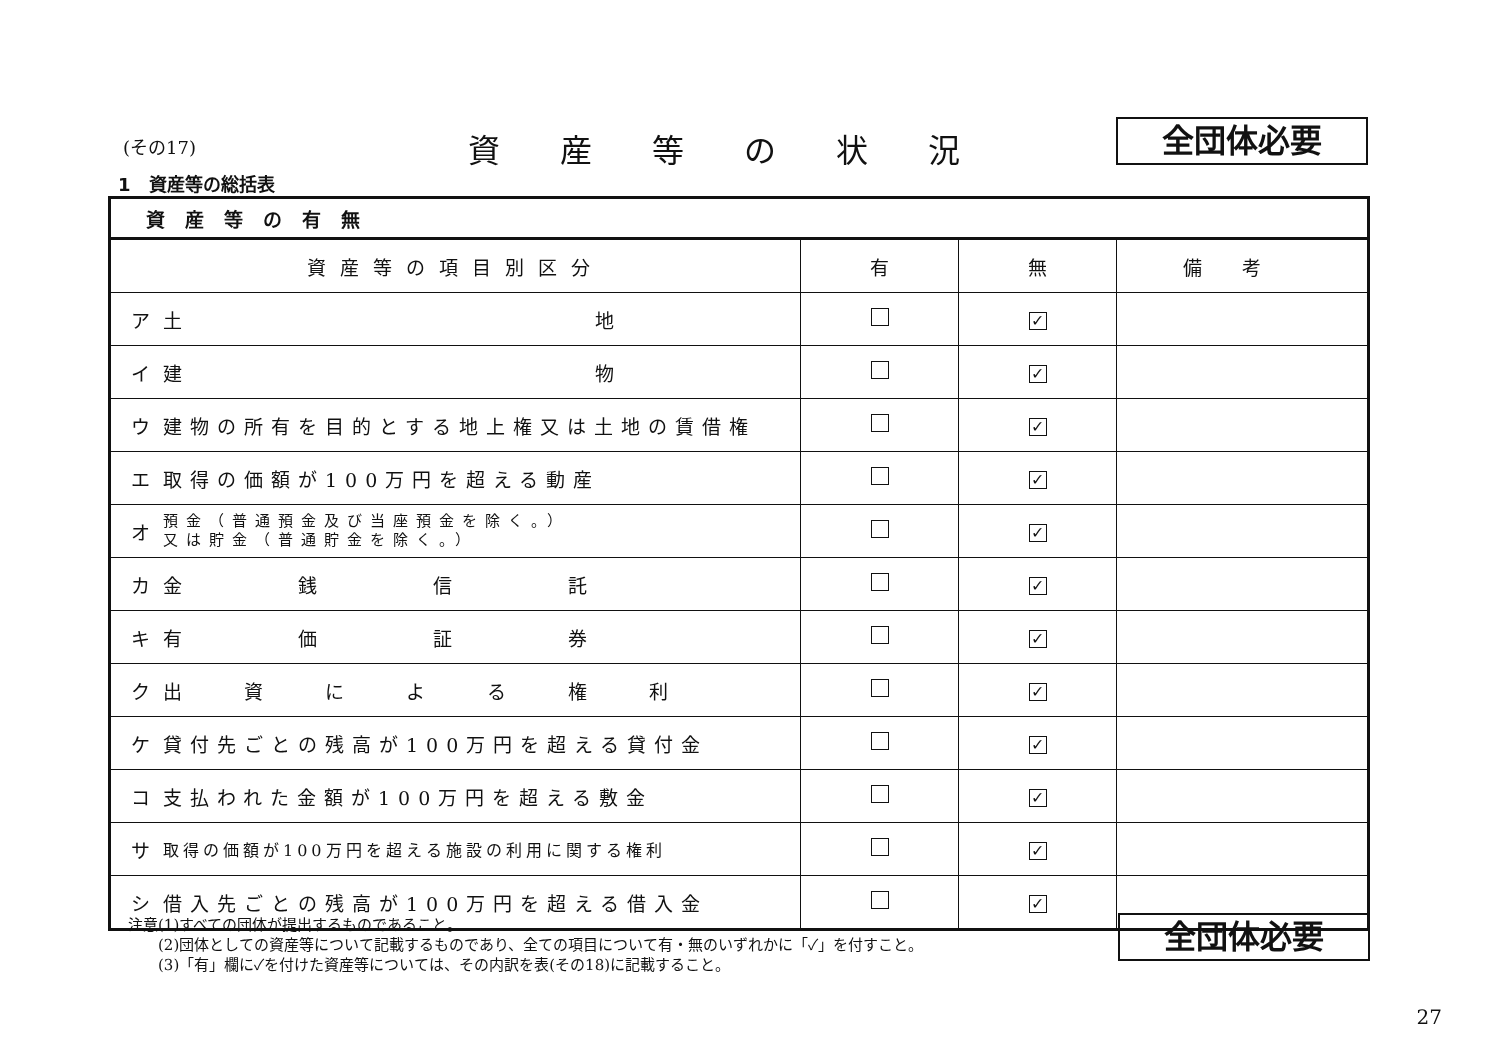(その17) 資産等の状況 全団体必要
1　資産等の総括表
| 資産等の有無 | | | | |
| --- | --- | --- | --- | --- |
| 資産等の項目別区分 | | 有 | 無 | 備考 |
| ア | 土 地 | | ✓ | |
| イ | 建 物 | | ✓ | |
| ウ | 建物の所有を目的とする地上権又は土地の賃借権 | | ✓ | |
| エ | 取得の価額が100万円を超える動産 | | ✓ | |
| オ | 預金（普通預金及び当座預金を除く。） 又は貯金（普通貯金を除く。） | | ✓ | |
| カ | 金 銭 信 託 | | ✓ | |
| キ | 有 価 証 券 | | ✓ | |
| ク | 出 資 に よ る 権 利 | | ✓ | |
| ケ | 貸付先ごとの残高が100万円を超える貸付金 | | ✓ | |
| コ | 支払われた金額が100万円を超える敷金 | | ✓ | |
| サ | 取得の価額が100万円を超える施設の利用に関する権利 | | ✓ | |
| シ | 借入先ごとの残高が100万円を超える借入金 | | ✓ | |
注意(1)すべての団体が提出するものであること。
　　(2)団体としての資産等について記載するものであり、全ての項目について有・無のいずれかに「✓」を付すこと。
　　(3)「有」欄に✓を付けた資産等については、その内訳を表(その18)に記載すること。
全団体必要
27